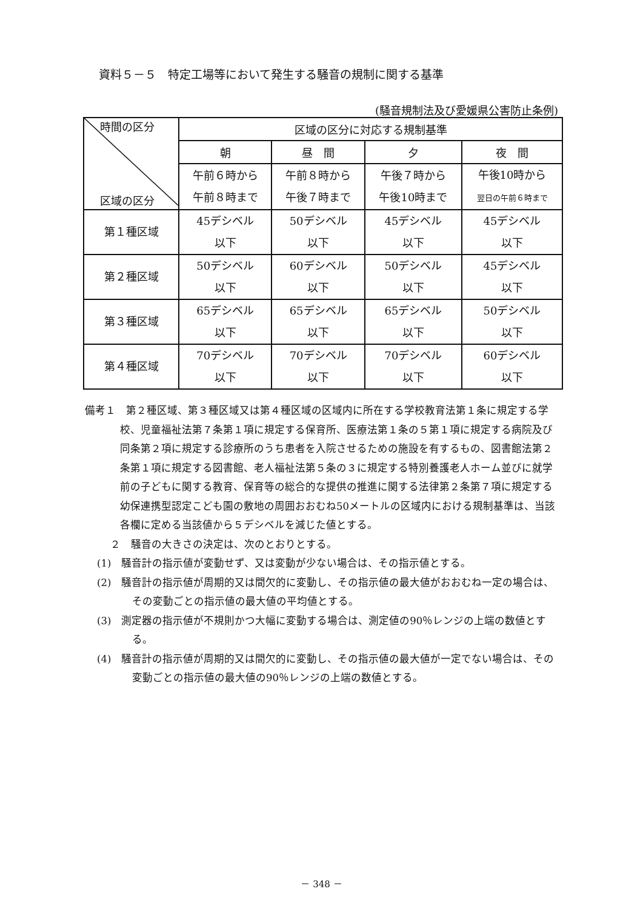資料５－５　特定工場等において発生する騒音の規制に関する基準
(騒音規制法及び愛媛県公害防止条例)
| 時間の区分 区域の区分 | 区域の区分に対応する規制基準 | | | |
| --- | --- | --- | --- | --- |
| | 朝 | 昼 間 | 夕 | 夜 間 |
| | 午前６時から 午前８時まで | 午前８時から 午後７時まで | 午後７時から 午後10時まで | 午後10時から 翌日の午前６時まで |
| 第１種区域 | 45デシベル 以下 | 50デシベル 以下 | 45デシベル 以下 | 45デシベル 以下 |
| 第２種区域 | 50デシベル 以下 | 60デシベル 以下 | 50デシベル 以下 | 45デシベル 以下 |
| 第３種区域 | 65デシベル 以下 | 65デシベル 以下 | 65デシベル 以下 | 50デシベル 以下 |
| 第４種区域 | 70デシベル 以下 | 70デシベル 以下 | 70デシベル 以下 | 60デシベル 以下 |
備考１　第２種区域、第３種区域又は第４種区域の区域内に所在する学校教育法第１条に規定する学校、児童福祉法第７条第１項に規定する保育所、医療法第１条の５第１項に規定する病院及び同条第２項に規定する診療所のうち患者を入院させるための施設を有するもの、図書館法第２条第１項に規定する図書館、老人福祉法第５条の３に規定する特別養護老人ホーム並びに就学前の子どもに関する教育、保育等の総合的な提供の推進に関する法律第２条第７項に規定する幼保連携型認定こども園の敷地の周囲おおむね50メートルの区域内における規制基準は、当該各欄に定める当該値から５デシベルを減じた値とする。
２　騒音の大きさの決定は、次のとおりとする。
(1)　騒音計の指示値が変動せず、又は変動が少ない場合は、その指示値とする。
(2)　騒音計の指示値が周期的又は間欠的に変動し、その指示値の最大値がおおむね一定の場合は、その変動ごとの指示値の最大値の平均値とする。
(3)　測定器の指示値が不規則かつ大幅に変動する場合は、測定値の90％レンジの上端の数値とする。
(4)　騒音計の指示値が周期的又は間欠的に変動し、その指示値の最大値が一定でない場合は、その変動ごとの指示値の最大値の90％レンジの上端の数値とする。
－ 348 －